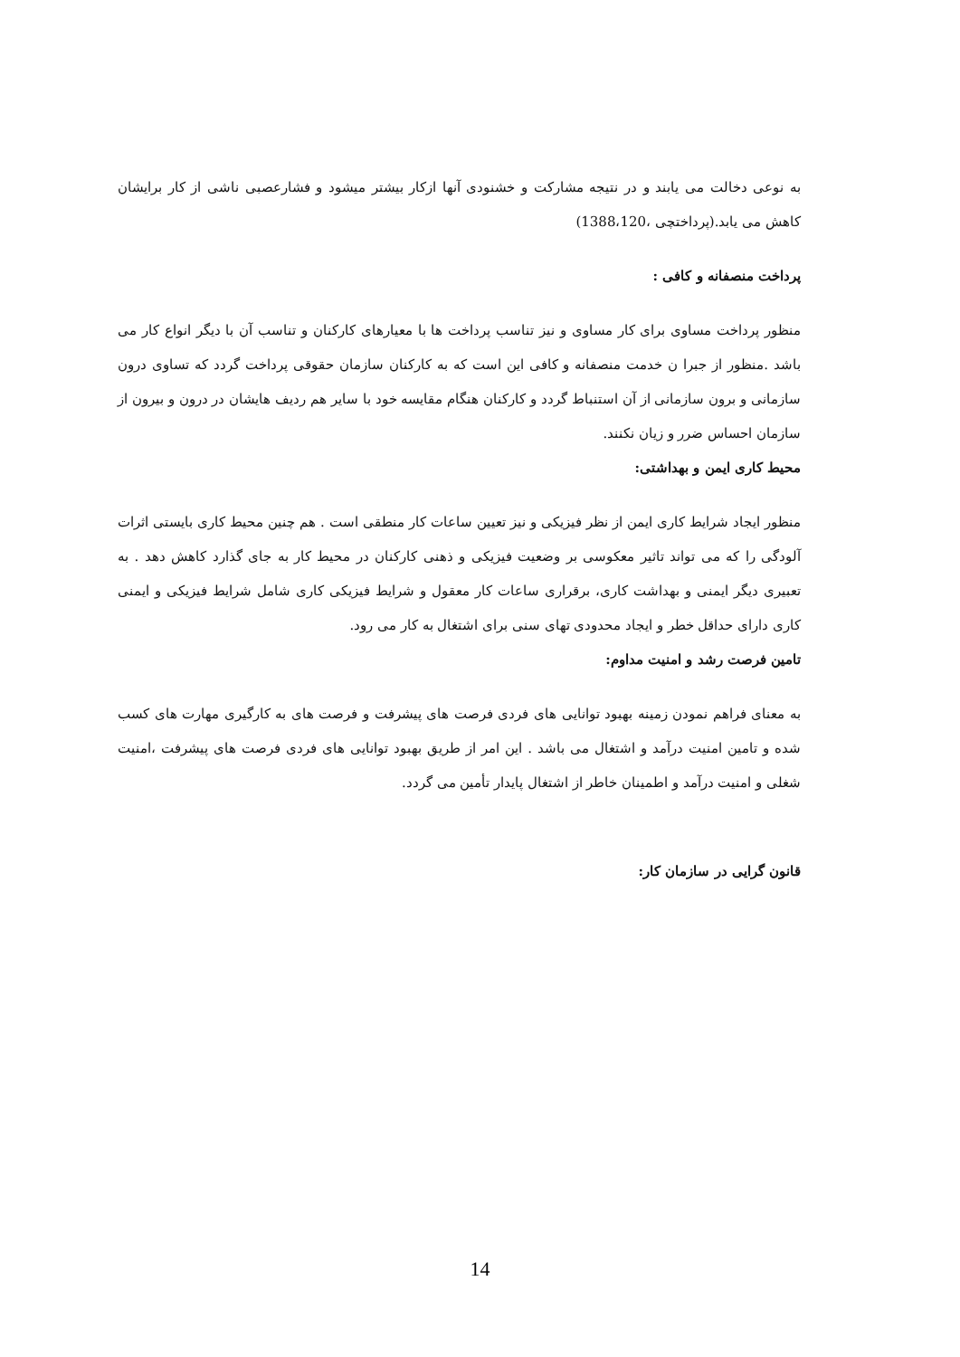به نوعی دخالت می یابند و در نتیجه مشارکت و خشنودی آنها ازکار بیشتر میشود و فشارعصبی ناشی از کار برایشان کاهش می یابد.(پرداختچی ،1388،120)
پرداخت منصفانه و کافی :
منظور پرداخت مساوی برای کار مساوی و نیز تناسب پرداخت ها با معیارهای کارکنان و تناسب آن با دیگر انواع کار می باشد .منظور از جبرا ن خدمت منصفانه و کافی این است که به کارکنان سازمان حقوقی پرداخت گردد که تساوی درون سازمانی و برون سازمانی از آن استنباط گردد و کارکنان هنگام مقایسه خود با سایر هم ردیف هایشان در درون و بیرون از سازمان احساس ضرر و زیان نکنند.
محیط کاری ایمن و بهداشتی:
منظور ایجاد شرایط کاری ایمن از نظر فیزیکی و نیز تعیین ساعات کار منطقی است . هم چنین محیط کاری بایستی اثرات آلودگی را که می تواند تاثیر معکوسی بر وضعیت فیزیکی و ذهنی کارکنان در محیط کار به جای گذارد کاهش دهد . به تعبیری دیگر ایمنی و بهداشت کاری، برقراری ساعات کار معقول و شرایط فیزیکی کاری شامل شرایط فیزیکی و ایمنی کاری دارای حداقل خطر و ایجاد محدودی تهای سنی برای اشتغال به کار می رود.
تامین فرصت رشد و امنیت مداوم:
به معنای فراهم نمودن زمینه بهبود توانایی های فردی فرصت های پیشرفت و فرصت های به کارگیری مهارت های کسب شده و تامین امنیت درآمد و اشتغال می باشد . این امر از طریق بهبود توانایی های فردی فرصت های پیشرفت ،امنیت شغلی و امنیت درآمد و اطمینان خاطر از اشتغال پایدار تأمین می گردد.
قانون گرایی در سازمان کار:
14